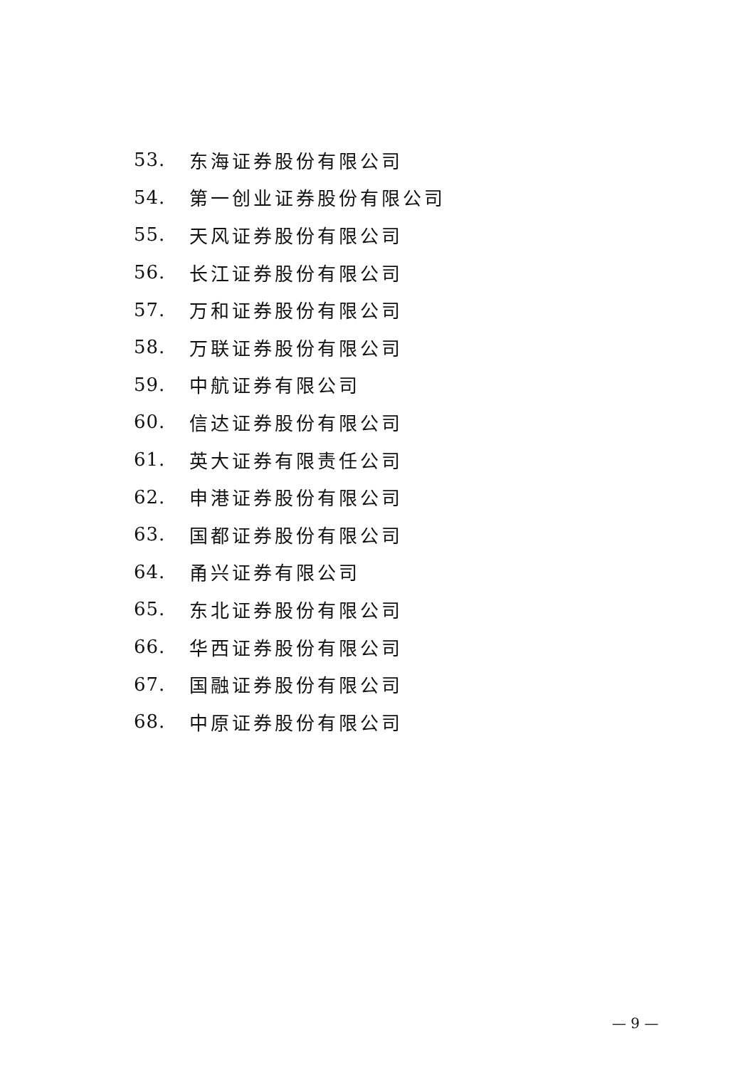53. 东海证券股份有限公司
54. 第一创业证券股份有限公司
55. 天风证券股份有限公司
56. 长江证券股份有限公司
57. 万和证券股份有限公司
58. 万联证券股份有限公司
59. 中航证券有限公司
60. 信达证券股份有限公司
61. 英大证券有限责任公司
62. 申港证券股份有限公司
63. 国都证券股份有限公司
64. 甬兴证券有限公司
65. 东北证券股份有限公司
66. 华西证券股份有限公司
67. 国融证券股份有限公司
68. 中原证券股份有限公司
— 9 —